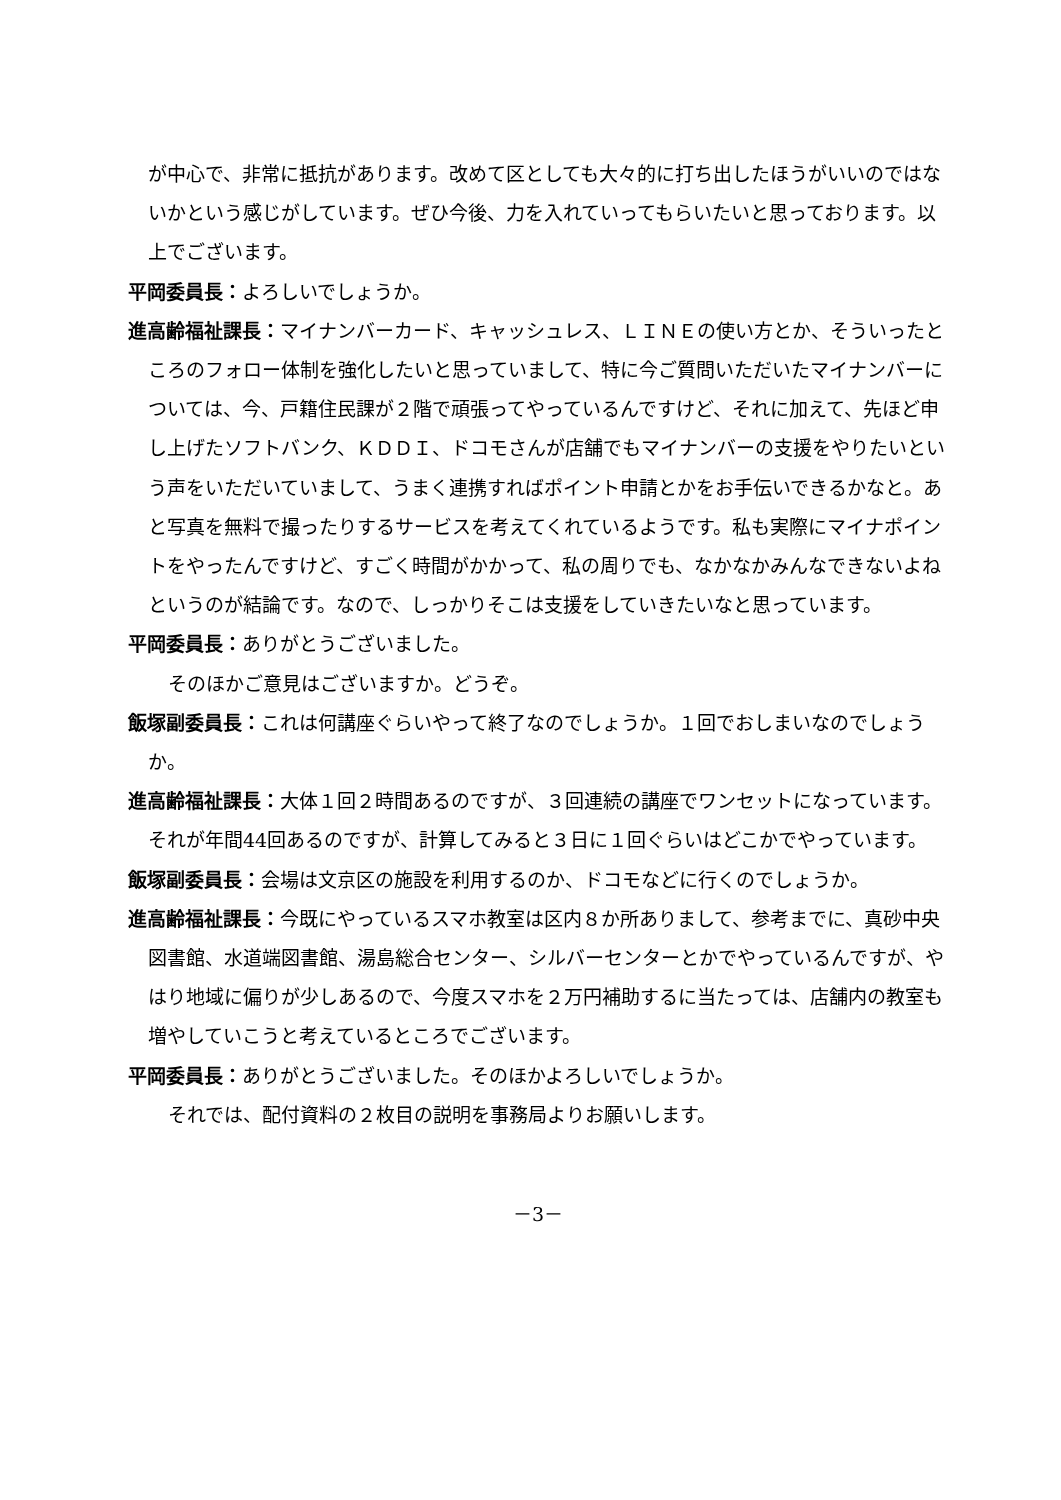が中心で、非常に抵抗があります。改めて区としても大々的に打ち出したほうがいいのではないかという感じがしています。ぜひ今後、力を入れていってもらいたいと思っております。以上でございます。
平岡委員長：よろしいでしょうか。
進高齢福祉課長：マイナンバーカード、キャッシュレス、ＬＩＮＥの使い方とか、そういったところのフォロー体制を強化したいと思っていまして、特に今ご質問いただいたマイナンバーについては、今、戸籍住民課が２階で頑張ってやっているんですけど、それに加えて、先ほど申し上げたソフトバンク、ＫＤＤＩ、ドコモさんが店舗でもマイナンバーの支援をやりたいという声をいただいていまして、うまく連携すればポイント申請とかをお手伝いできるかなと。あと写真を無料で撮ったりするサービスを考えてくれているようです。私も実際にマイナポイントをやったんですけど、すごく時間がかかって、私の周りでも、なかなかみんなできないよねというのが結論です。なので、しっかりそこは支援をしていきたいなと思っています。
平岡委員長：ありがとうございました。
そのほかご意見はございますか。どうぞ。
飯塚副委員長：これは何講座ぐらいやって終了なのでしょうか。１回でおしまいなのでしょうか。
進高齢福祉課長：大体１回２時間あるのですが、３回連続の講座でワンセットになっています。それが年間44回あるのですが、計算してみると３日に１回ぐらいはどこかでやっています。
飯塚副委員長：会場は文京区の施設を利用するのか、ドコモなどに行くのでしょうか。
進高齢福祉課長：今既にやっているスマホ教室は区内８か所ありまして、参考までに、真砂中央図書館、水道端図書館、湯島総合センター、シルバーセンターとかでやっているんですが、やはり地域に偏りが少しあるので、今度スマホを２万円補助するに当たっては、店舗内の教室も増やしていこうと考えているところでございます。
平岡委員長：ありがとうございました。そのほかよろしいでしょうか。
それでは、配付資料の２枚目の説明を事務局よりお願いします。
－3－